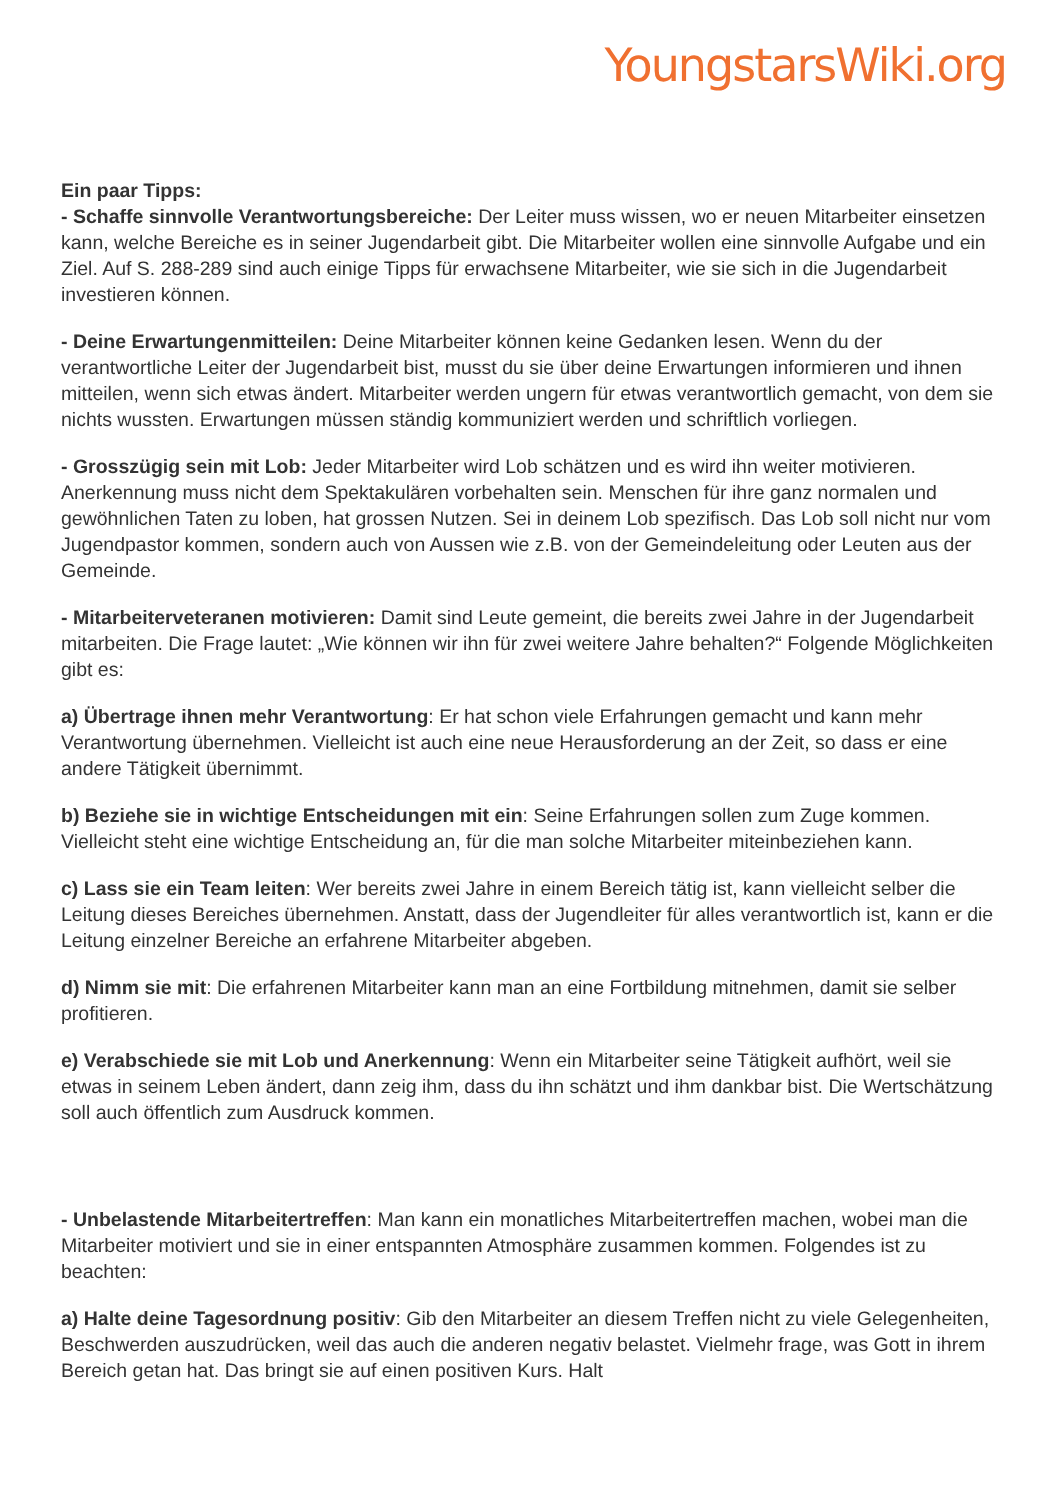YoungstarsWiki.org
Ein paar Tipps:
- Schaffe sinnvolle Verantwortungsbereiche: Der Leiter muss wissen, wo er neuen Mitarbeiter einsetzen kann, welche Bereiche es in seiner Jugendarbeit gibt. Die Mitarbeiter wollen eine sinnvolle Aufgabe und ein Ziel. Auf S. 288-289 sind auch einige Tipps für erwachsene Mitarbeiter, wie sie sich in die Jugendarbeit investieren können.
- Deine Erwartungenmitteilen: Deine Mitarbeiter können keine Gedanken lesen. Wenn du der verantwortliche Leiter der Jugendarbeit bist, musst du sie über deine Erwartungen informieren und ihnen mitteilen, wenn sich etwas ändert. Mitarbeiter werden ungern für etwas verantwortlich gemacht, von dem sie nichts wussten. Erwartungen müssen ständig kommuniziert werden und schriftlich vorliegen.
- Grosszügig sein mit Lob: Jeder Mitarbeiter wird Lob schätzen und es wird ihn weiter motivieren. Anerkennung muss nicht dem Spektakulären vorbehalten sein. Menschen für ihre ganz normalen und gewöhnlichen Taten zu loben, hat grossen Nutzen. Sei in deinem Lob spezifisch. Das Lob soll nicht nur vom Jugendpastor kommen, sondern auch von Aussen wie z.B. von der Gemeindeleitung oder Leuten aus der Gemeinde.
- Mitarbeiterveteranen motivieren: Damit sind Leute gemeint, die bereits zwei Jahre in der Jugendarbeit mitarbeiten. Die Frage lautet: „Wie können wir ihn für zwei weitere Jahre behalten?“ Folgende Möglichkeiten gibt es:
a) Übertrage ihnen mehr Verantwortung: Er hat schon viele Erfahrungen gemacht und kann mehr Verantwortung übernehmen. Vielleicht ist auch eine neue Herausforderung an der Zeit, so dass er eine andere Tätigkeit übernimmt.
b) Beziehe sie in wichtige Entscheidungen mit ein: Seine Erfahrungen sollen zum Zuge kommen. Vielleicht steht eine wichtige Entscheidung an, für die man solche Mitarbeiter miteinbeziehen kann.
c) Lass sie ein Team leiten: Wer bereits zwei Jahre in einem Bereich tätig ist, kann vielleicht selber die Leitung dieses Bereiches übernehmen. Anstatt, dass der Jugendleiter für alles verantwortlich ist, kann er die Leitung einzelner Bereiche an erfahrene Mitarbeiter abgeben.
d) Nimm sie mit: Die erfahrenen Mitarbeiter kann man an eine Fortbildung mitnehmen, damit sie selber profitieren.
e) Verabschiede sie mit Lob und Anerkennung: Wenn ein Mitarbeiter seine Tätigkeit aufhört, weil sie etwas in seinem Leben ändert, dann zeig ihm, dass du ihn schätzt und ihm dankbar bist. Die Wertschätzung soll auch öffentlich zum Ausdruck kommen.
- Unbelastende Mitarbeitertreffen: Man kann ein monatliches Mitarbeitertreffen machen, wobei man die Mitarbeiter motiviert und sie in einer entspannten Atmosphäre zusammen kommen. Folgendes ist zu beachten:
a) Halte deine Tagesordnung positiv: Gib den Mitarbeiter an diesem Treffen nicht zu viele Gelegenheiten, Beschwerden auszudrücken, weil das auch die anderen negativ belastet. Vielmehr frage, was Gott in ihrem Bereich getan hat. Das bringt sie auf einen positiven Kurs. Halt